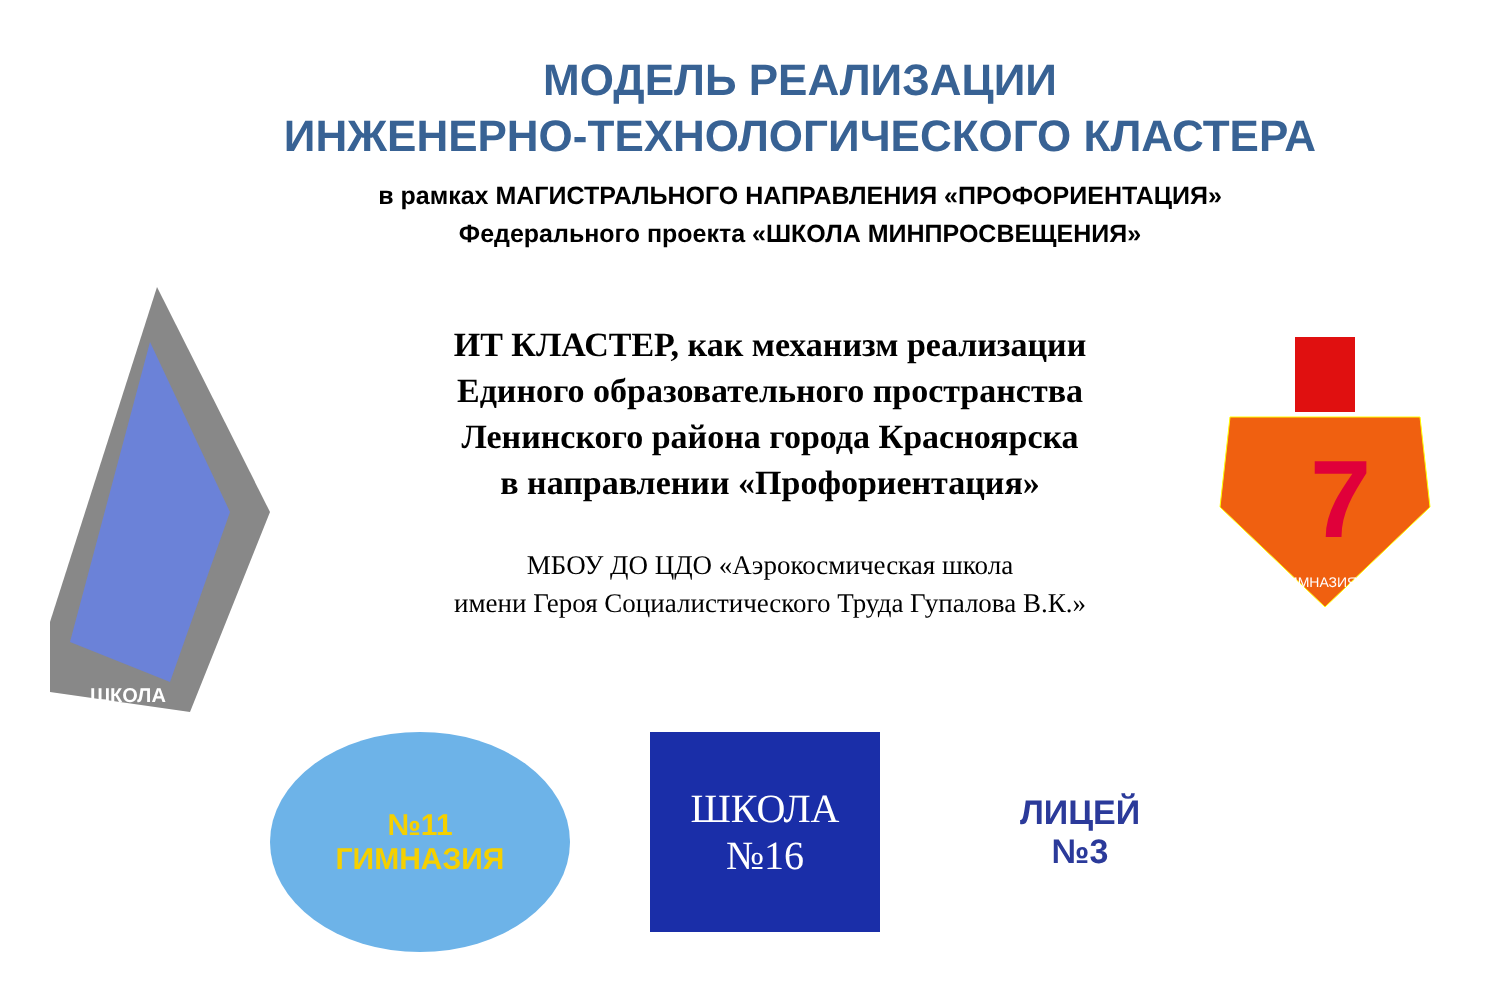МОДЕЛЬ РЕАЛИЗАЦИИ
ИНЖЕНЕРНО-ТЕХНОЛОГИЧЕСКОГО КЛАСТЕРА
в рамках МАГИСТРАЛЬНОГО НАПРАВЛЕНИЯ «ПРОФОРИЕНТАЦИЯ»
Федерального проекта «ШКОЛА МИНПРОСВЕЩЕНИЯ»
ШКОЛА
ИТ КЛАСТЕР, как механизм реализации
Единого образовательного пространства
Ленинского района города Красноярска
в направлении «Профориентация»
МБОУ ДО ЦДО «Аэрокосмическая школа
имени Героя Социалистического Труда Гупалова В.К.»
7
ГИМНАЗИЯ
№11
ГИМНАЗИЯ
ШКОЛА
№16
ЛИЦЕЙ
№3